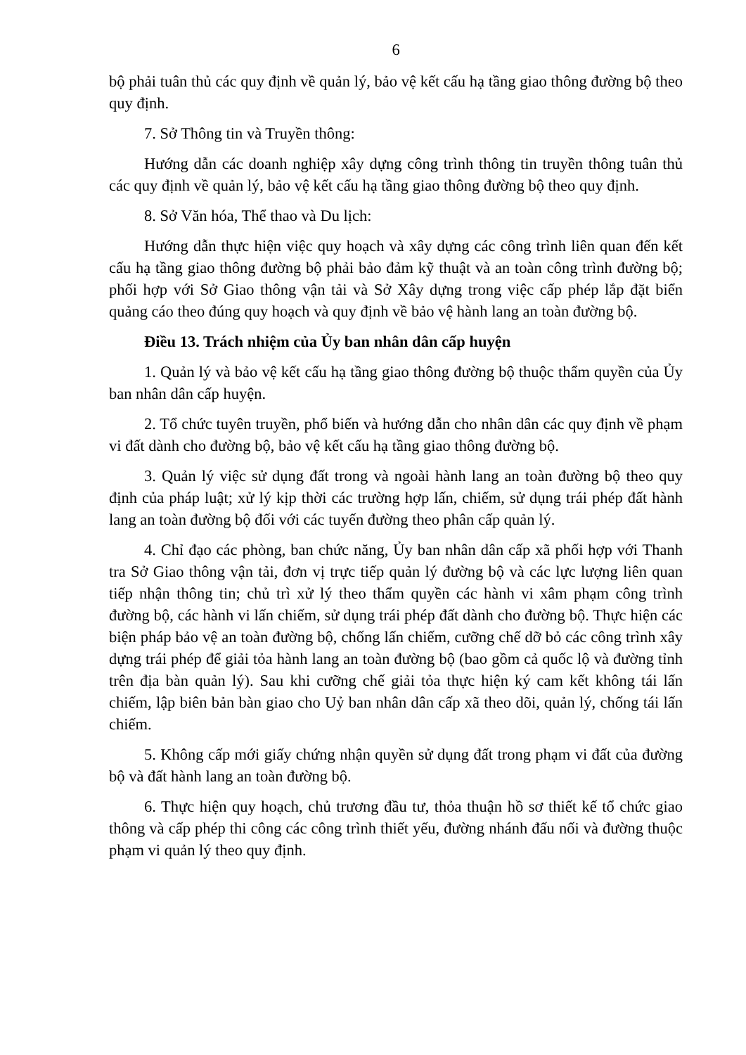6
bộ phải tuân thủ các quy định về quản lý, bảo vệ kết cấu hạ tầng giao thông đường bộ theo quy định.
7. Sở Thông tin và Truyền thông:
Hướng dẫn các doanh nghiệp xây dựng công trình thông tin truyền thông tuân thủ các quy định về quản lý, bảo vệ kết cấu hạ tầng giao thông đường bộ theo quy định.
8. Sở Văn hóa, Thể thao và Du lịch:
Hướng dẫn thực hiện việc quy hoạch và xây dựng các công trình liên quan đến kết cấu hạ tầng giao thông đường bộ phải bảo đảm kỹ thuật và an toàn công trình đường bộ; phối hợp với Sở Giao thông vận tải và Sở Xây dựng trong việc cấp phép lắp đặt biển quảng cáo theo đúng quy hoạch và quy định về bảo vệ hành lang an toàn đường bộ.
Điều 13. Trách nhiệm của Ủy ban nhân dân cấp huyện
1. Quản lý và bảo vệ kết cấu hạ tầng giao thông đường bộ thuộc thẩm quyền của Ủy ban nhân dân cấp huyện.
2. Tổ chức tuyên truyền, phổ biến và hướng dẫn cho nhân dân các quy định về phạm vi đất dành cho đường bộ, bảo vệ kết cấu hạ tầng giao thông đường bộ.
3. Quản lý việc sử dụng đất trong và ngoài hành lang an toàn đường bộ theo quy định của pháp luật; xử lý kịp thời các trường hợp lấn, chiếm, sử dụng trái phép đất hành lang an toàn đường bộ đối với các tuyến đường theo phân cấp quản lý.
4. Chỉ đạo các phòng, ban chức năng, Ủy ban nhân dân cấp xã phối hợp với Thanh tra Sở Giao thông vận tải, đơn vị trực tiếp quản lý đường bộ và các lực lượng liên quan tiếp nhận thông tin; chủ trì xử lý theo thẩm quyền các hành vi xâm phạm công trình đường bộ, các hành vi lấn chiếm, sử dụng trái phép đất dành cho đường bộ. Thực hiện các biện pháp bảo vệ an toàn đường bộ, chống lấn chiếm, cưỡng chế dỡ bỏ các công trình xây dựng trái phép để giải tỏa hành lang an toàn đường bộ (bao gồm cả quốc lộ và đường tỉnh trên địa bàn quản lý). Sau khi cưỡng chế giải tỏa thực hiện ký cam kết không tái lấn chiếm, lập biên bản bàn giao cho Uỷ ban nhân dân cấp xã theo dõi, quản lý, chống tái lấn chiếm.
5. Không cấp mới giấy chứng nhận quyền sử dụng đất trong phạm vi đất của đường bộ và đất hành lang an toàn đường bộ.
6. Thực hiện quy hoạch, chủ trương đầu tư, thỏa thuận hồ sơ thiết kế tổ chức giao thông và cấp phép thi công các công trình thiết yếu, đường nhánh đấu nối và đường thuộc phạm vi quản lý theo quy định.